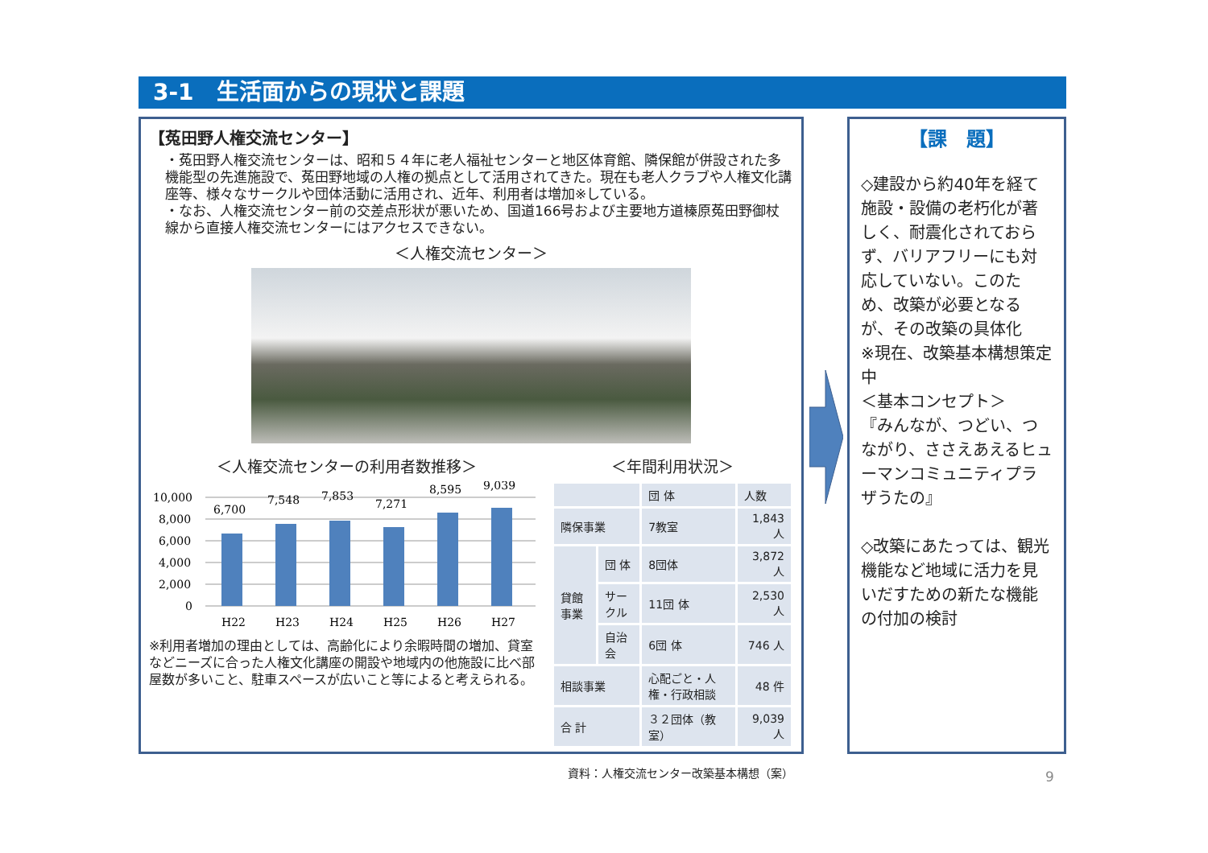3-1　生活面からの現状と課題
【菟田野人権交流センター】
・菟田野人権交流センターは、昭和５４年に老人福祉センターと地区体育館、隣保館が併設された多機能型の先進施設で、菟田野地域の人権の拠点として活用されてきた。現在も老人クラブや人権文化講座等、様々なサークルや団体活動に活用され、近年、利用者は増加※している。
・なお、人権交流センター前の交差点形状が悪いため、国道166号および主要地方道榛原菟田野御杖線から直接人権交流センターにはアクセスできない。
＜人権交流センター＞
＜人権交流センターの利用者数推移＞
10,000
8,000
6,000
4,000
2,000
0
6,700
7,548
7,853
7,271
8,595
9,039
H22
H23
H24
H25
H26
H27
※利用者増加の理由としては、高齢化により余暇時間の増加、貸室などニーズに合った人権文化講座の開設や地域内の他施設に比べ部屋数が多いこと、駐車スペースが広いこと等によると考えられる。
＜年間利用状況＞
| | | 団 体 | 人数 |
| --- | --- | --- | --- |
| 隣保事業 | | 7教室 | 1,843 人 |
| 貸館事業 | 団 体 | 8団体 | 3,872 人 |
| | サークル | 11団 体 | 2,530 人 |
| | 自治会 | 6団 体 | 746 人 |
| 相談事業 | | 心配ごと・人権・行政相談 | 48 件 |
| 合 計 | | ３２団体（教室） | 9,039 人 |
資料：人権交流センター改築基本構想（案）
【課　題】
◇建設から約40年を経て施設・設備の老朽化が著しく、耐震化されておらず、バリアフリーにも対応していない。このため、改築が必要となるが、その改築の具体化
※現在、改築基本構想策定中
＜基本コンセプト＞
『みんなが、つどい、つながり、ささえあえるヒューマンコミュニティプラザうたの』
◇改築にあたっては、観光機能など地域に活力を見いだすための新たな機能の付加の検討
9